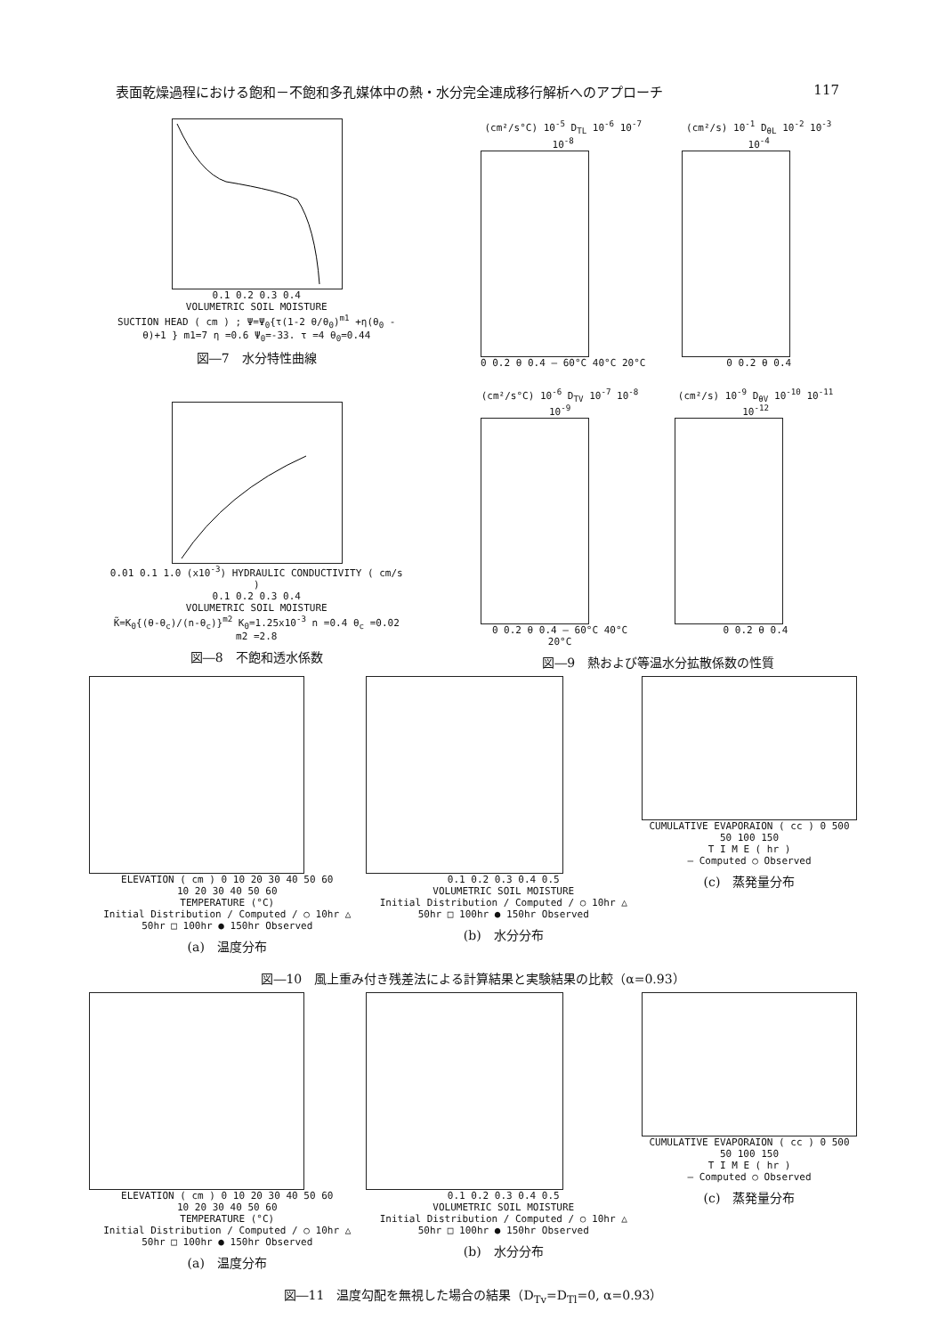表面乾燥過程における飽和－不飽和多孔媒体中の熱・水分完全連成移行解析へのアプローチ 117
0.1 0.2 0.3 0.4
VOLUMETRIC SOIL MOISTURE
SUCTION HEAD ( cm ) ; Ψ=Ψ<sub>0</sub>{τ(1-2 θ/θ<sub>0</sub>)<sup>m1</sup> +η(θ<sub>0</sub> - θ)+1 } m1=7 η =0.6 Ψ<sub>0</sub>=-33. τ =4 θ<sub>0</sub>=0.44
図―7　水分特性曲線
0.01 0.1 1.0 (x10<sup>-3</sup>) HYDRAULIC CONDUCTIVITY ( cm/s )
0.1 0.2 0.3 0.4
VOLUMETRIC SOIL MOISTURE
K̃=K<sub>0</sub>{(θ-θ<sub>c</sub>)/(n-θ<sub>c</sub>)}<sup>m2</sup> K<sub>0</sub>=1.25x10<sup>-3</sup> n =0.4 θ<sub>c</sub> =0.02 m2 =2.8
図―8　不飽和透水係数
(cm²/s°C) 10<sup>-5</sup> D<sub>TL</sub> 10<sup>-6</sup> 10<sup>-7</sup> 10<sup>-8</sup>
0 0.2 θ 0.4 — 60°C 40°C 20°C
(cm²/s) 10<sup>-1</sup> D<sub>θL</sub> 10<sup>-2</sup> 10<sup>-3</sup> 10<sup>-4</sup>
0 0.2 θ 0.4
(cm²/s°C) 10<sup>-6</sup> D<sub>TV</sub> 10<sup>-7</sup> 10<sup>-8</sup> 10<sup>-9</sup>
0 0.2 θ 0.4 — 60°C 40°C 20°C
(cm²/s) 10<sup>-9</sup> D<sub>θV</sub> 10<sup>-10</sup> 10<sup>-11</sup> 10<sup>-12</sup>
0 0.2 θ 0.4
図―9　熱および等温水分拡散係数の性質
ELEVATION ( cm ) 0 10 20 30 40 50 60
10 20 30 40 50 60
TEMPERATURE (°C)
Initial Distribution / Computed / ○ 10hr △ 50hr □ 100hr ● 150hr Observed
(a)　温度分布
0.1 0.2 0.3 0.4 0.5
VOLUMETRIC SOIL MOISTURE
Initial Distribution / Computed / ○ 10hr △ 50hr □ 100hr ● 150hr Observed
(b)　水分分布
CUMULATIVE EVAPORAION ( cc ) 0 500
50 100 150
T I M E ( hr )
— Computed ○ Observed
(c)　蒸発量分布
図―10　風上重み付き残差法による計算結果と実験結果の比較（α=0.93）
ELEVATION ( cm ) 0 10 20 30 40 50 60
10 20 30 40 50 60
TEMPERATURE (°C)
Initial Distribution / Computed / ○ 10hr △ 50hr □ 100hr ● 150hr Observed
(a)　温度分布
0.1 0.2 0.3 0.4 0.5
VOLUMETRIC SOIL MOISTURE
Initial Distribution / Computed / ○ 10hr △ 50hr □ 100hr ● 150hr Observed
(b)　水分分布
CUMULATIVE EVAPORAION ( cc ) 0 500
50 100 150
T I M E ( hr )
— Computed ○ Observed
(c)　蒸発量分布
図―11　温度勾配を無視した場合の結果（D<sub>Tv</sub>=D<sub>Tl</sub>=0, α=0.93）